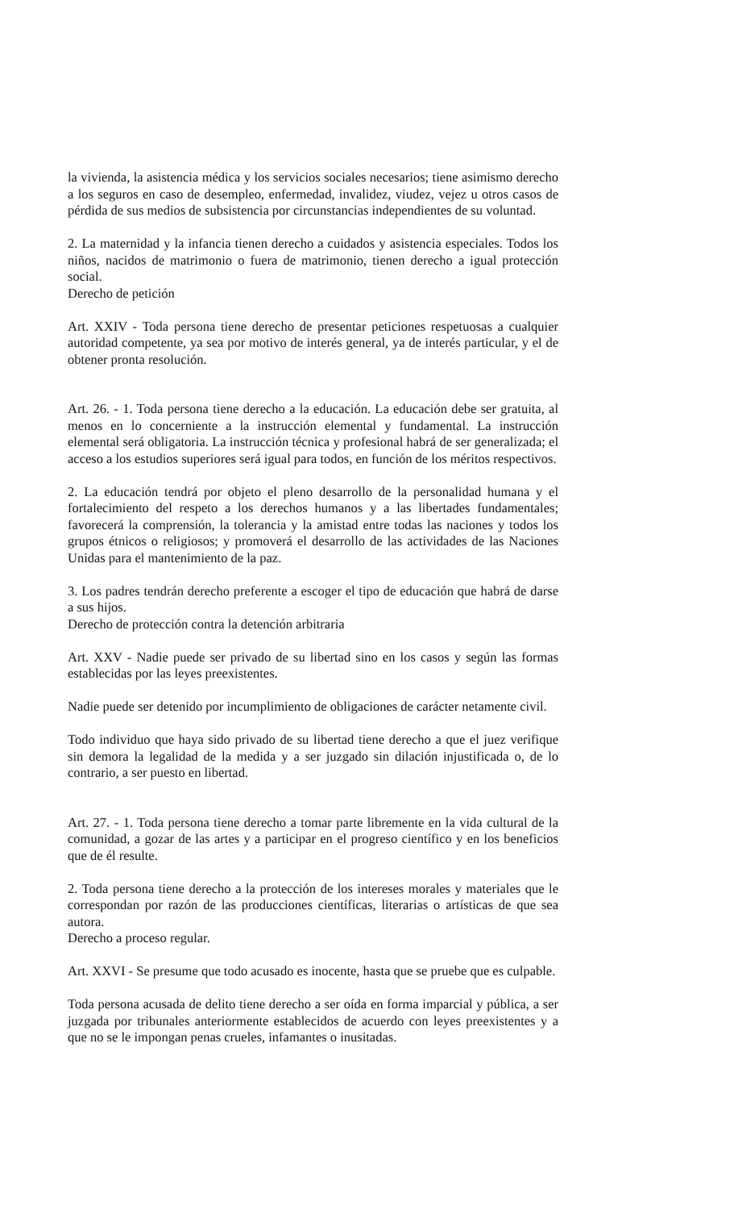la vivienda, la asistencia médica y los servicios sociales necesarios; tiene asimismo derecho a los seguros en caso de desempleo, enfermedad, invalidez, viudez, vejez u otros casos de pérdida de sus medios de subsistencia por circunstancias independientes de su voluntad.
2. La maternidad y la infancia tienen derecho a cuidados y asistencia especiales. Todos los niños, nacidos de matrimonio o fuera de matrimonio, tienen derecho a igual protección social.
Derecho de petición
Art. XXIV - Toda persona tiene derecho de presentar peticiones respetuosas a cualquier autoridad competente, ya sea por motivo de interés general, ya de interés particular, y el de obtener pronta resolución.
Art. 26. - 1. Toda persona tiene derecho a la educación. La educación debe ser gratuita, al menos en lo concerniente a la instrucción elemental y fundamental. La instrucción elemental será obligatoria. La instrucción técnica y profesional habrá de ser generalizada; el acceso a los estudios superiores será igual para todos, en función de los méritos respectivos.
2. La educación tendrá por objeto el pleno desarrollo de la personalidad humana y el fortalecimiento del respeto a los derechos humanos y a las libertades fundamentales; favorecerá la comprensión, la tolerancia y la amistad entre todas las naciones y todos los grupos étnicos o religiosos; y promoverá el desarrollo de las actividades de las Naciones Unidas para el mantenimiento de la paz.
3. Los padres tendrán derecho preferente a escoger el tipo de educación que habrá de darse a sus hijos.
Derecho de protección contra la detención arbitraria
Art. XXV - Nadie puede ser privado de su libertad sino en los casos y según las formas establecidas por las leyes preexistentes.
Nadie puede ser detenido por incumplimiento de obligaciones de carácter netamente civil.
Todo individuo que haya sido privado de su libertad tiene derecho a que el juez verifique sin demora la legalidad de la medida y a ser juzgado sin dilación injustificada o, de lo contrario, a ser puesto en libertad.
Art. 27. - 1. Toda persona tiene derecho a tomar parte libremente en la vida cultural de la comunidad, a gozar de las artes y a participar en el progreso científico y en los beneficios que de él resulte.
2. Toda persona tiene derecho a la protección de los intereses morales y materiales que le correspondan por razón de las producciones científicas, literarias o artísticas de que sea autora.
Derecho a proceso regular.
Art. XXVI - Se presume que todo acusado es inocente, hasta que se pruebe que es culpable.
Toda persona acusada de delito tiene derecho a ser oída en forma imparcial y pública, a ser juzgada por tribunales anteriormente establecidos de acuerdo con leyes preexistentes y a que no se le impongan penas crueles, infamantes o inusitadas.